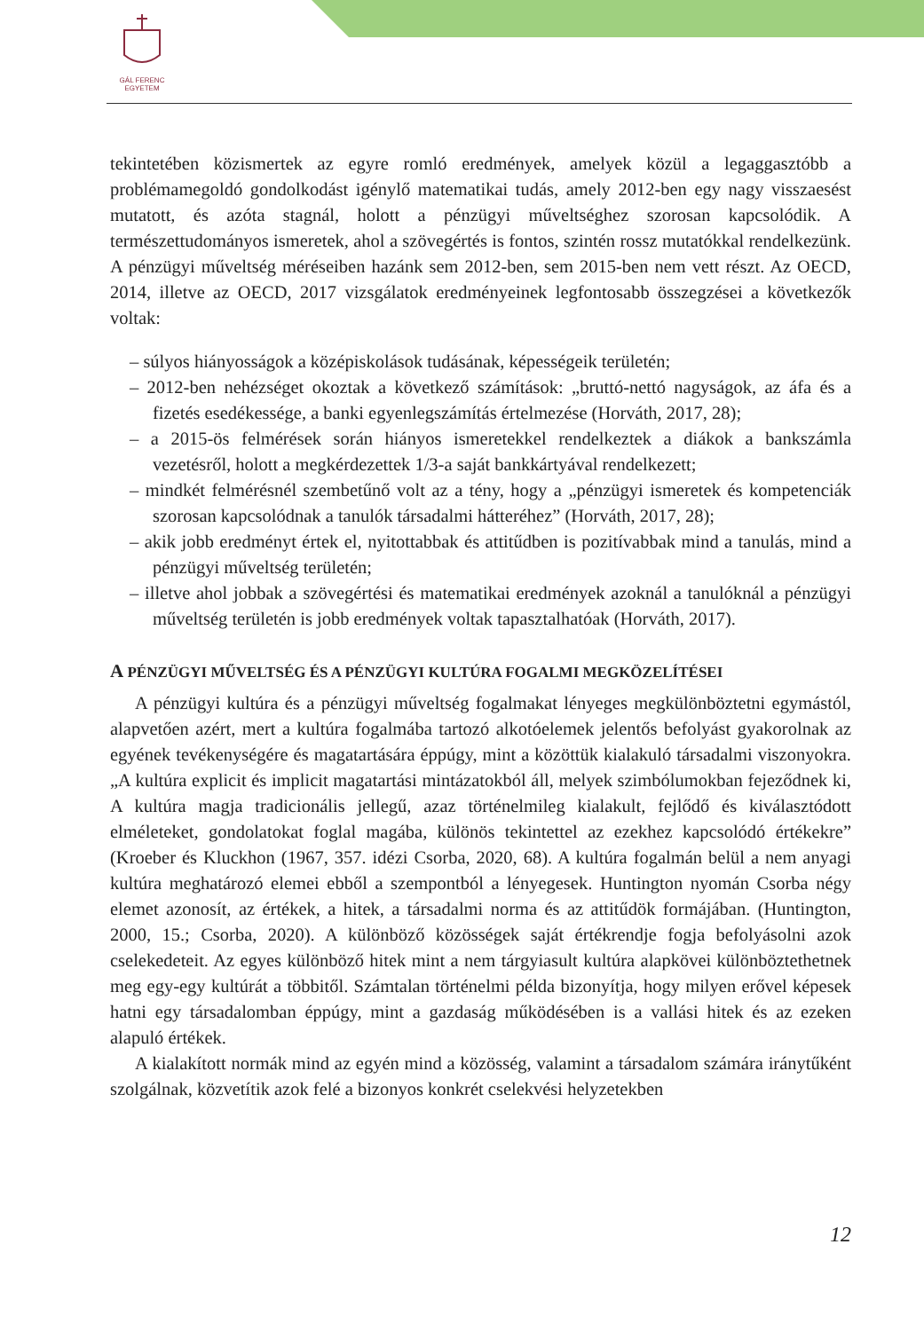GÁL FERENC
EGYETEM
tekintetében közismertek az egyre romló eredmények, amelyek közül a legaggasztóbb a problémamegoldó gondolkodást igénylő matematikai tudás, amely 2012-ben egy nagy visszaesést mutatott, és azóta stagnál, holott a pénzügyi műveltséghez szorosan kapcsolódik. A természettudományos ismeretek, ahol a szövegértés is fontos, szintén rossz mutatókkal rendelkezünk. A pénzügyi műveltség méréseiben hazánk sem 2012-ben, sem 2015-ben nem vett részt. Az OECD, 2014, illetve az OECD, 2017 vizsgálatok eredményeinek legfontosabb összegzései a következők voltak:
– súlyos hiányosságok a középiskolások tudásának, képességeik területén;
– 2012-ben nehézséget okoztak a következő számítások: „bruttó-nettó nagyságok, az áfa és a fizetés esedékessége, a banki egyenlegszámítás értelmezése (Horváth, 2017, 28);
– a 2015-ös felmérések során hiányos ismeretekkel rendelkeztek a diákok a bankszámla vezetésről, holott a megkérdezettek 1/3-a saját bankkártyával rendelkezett;
– mindkét felmérésnél szembetűnő volt az a tény, hogy a „pénzügyi ismeretek és kompetenciák szorosan kapcsolódnak a tanulók társadalmi hátteréhez” (Horváth, 2017, 28);
– akik jobb eredményt értek el, nyitottabbak és attitűdben is pozitívabbak mind a tanulás, mind a pénzügyi műveltség területén;
– illetve ahol jobbak a szövegértési és matematikai eredmények azoknál a tanulóknál a pénzügyi műveltség területén is jobb eredmények voltak tapasztalhatóak (Horváth, 2017).
A PÉNZÜGYI MŰVELTSÉG ÉS A PÉNZÜGYI KULTÚRA FOGALMI MEGKÖZELÍTÉSEI
A pénzügyi kultúra és a pénzügyi műveltség fogalmakat lényeges megkülönböztetni egymástól, alapvetően azért, mert a kultúra fogalmába tartozó alkotóelemek jelentős befolyást gyakorolnak az egyének tevékenységére és magatartására éppúgy, mint a közöttük kialakuló társadalmi viszonyokra. „A kultúra explicit és implicit magatartási mintázatokból áll, melyek szimbólumokban fejeződnek ki, A kultúra magja tradicionális jellegű, azaz történelmileg kialakult, fejlődő és kiválasztódott elméleteket, gondolatokat foglal magába, különös tekintettel az ezekhez kapcsolódó értékekre” (Kroeber és Kluckhon (1967, 357. idézi Csorba, 2020, 68). A kultúra fogalmán belül a nem anyagi kultúra meghatározó elemei ebből a szempontból a lényegesek. Huntington nyomán Csorba négy elemet azonosít, az értékek, a hitek, a társadalmi norma és az attitűdök formájában. (Huntington, 2000, 15.; Csorba, 2020). A különböző közösségek saját értékrendje fogja befolyásolni azok cselekedeteit. Az egyes különböző hitek mint a nem tárgyiasult kultúra alapkövei különböztethetnek meg egy-egy kultúrát a többitől. Számtalan történelmi példa bizonyítja, hogy milyen erővel képesek hatni egy társadalomban éppúgy, mint a gazdaság működésében is a vallási hitek és az ezeken alapuló értékek.
A kialakított normák mind az egyén mind a közösség, valamint a társadalom számára iránytűként szolgálnak, közvetítik azok felé a bizonyos konkrét cselekvési helyzetekben
12